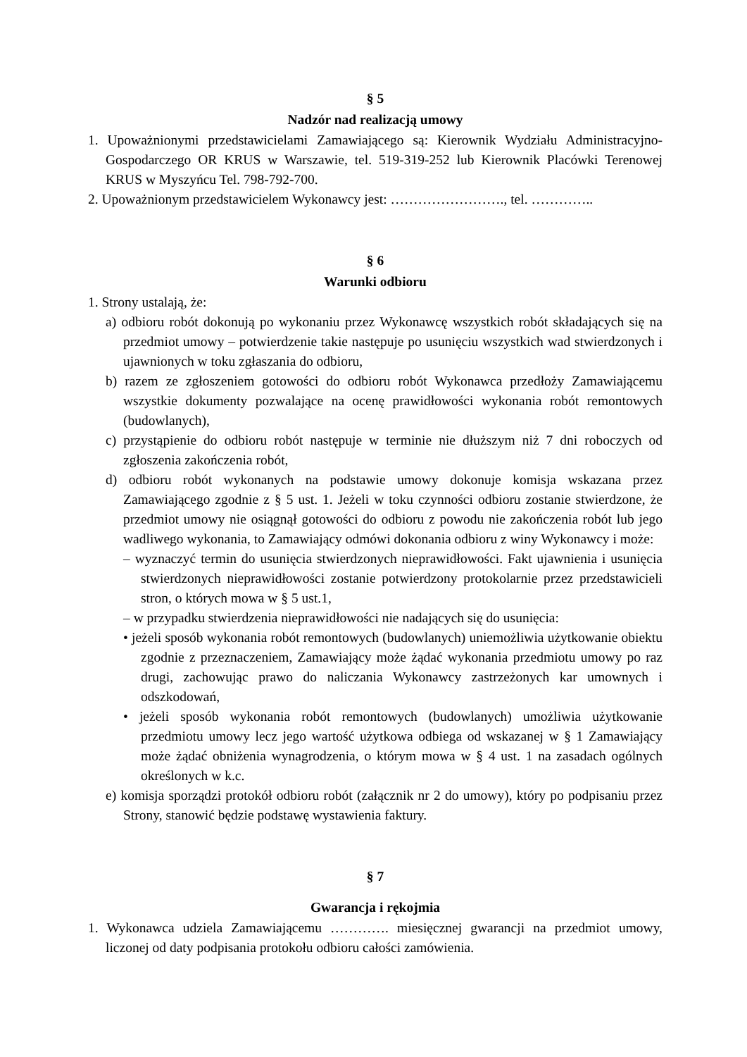§ 5
Nadzór nad realizacją umowy
1. Upoważnionymi przedstawicielami Zamawiającego są: Kierownik Wydziału Administracyjno-Gospodarczego OR KRUS w Warszawie, tel. 519-319-252 lub Kierownik Placówki Terenowej KRUS w Myszyńcu Tel. 798-792-700.
2. Upoważnionym przedstawicielem Wykonawcy jest: ……………………., tel. …………..
§ 6
Warunki odbioru
1. Strony ustalają, że:
a) odbioru robót dokonują po wykonaniu przez Wykonawcę wszystkich robót składających się na przedmiot umowy – potwierdzenie takie następuje po usunięciu wszystkich wad stwierdzonych i ujawnionych w toku zgłaszania do odbioru,
b) razem ze zgłoszeniem gotowości do odbioru robót Wykonawca przedłoży Zamawiającemu wszystkie dokumenty pozwalające na ocenę prawidłowości wykonania robót remontowych (budowlanych),
c) przystąpienie do odbioru robót następuje w terminie nie dłuższym niż 7 dni roboczych od zgłoszenia zakończenia robót,
d) odbioru robót wykonanych na podstawie umowy dokonuje komisja wskazana przez Zamawiającego zgodnie z § 5 ust. 1. Jeżeli w toku czynności odbioru zostanie stwierdzone, że przedmiot umowy nie osiągnął gotowości do odbioru z powodu nie zakończenia robót lub jego wadliwego wykonania, to Zamawiający odmówi dokonania odbioru z winy Wykonawcy i może:
– wyznaczyć termin do usunięcia stwierdzonych nieprawidłowości. Fakt ujawnienia i usunięcia stwierdzonych nieprawidłowości zostanie potwierdzony protokolarnie przez przedstawicieli stron, o których mowa w § 5 ust.1,
– w przypadku stwierdzenia nieprawidłowości nie nadających się do usunięcia:
• jeżeli sposób wykonania robót remontowych (budowlanych) uniemożliwia użytkowanie obiektu zgodnie z przeznaczeniem, Zamawiający może żądać wykonania przedmiotu umowy po raz drugi, zachowując prawo do naliczania Wykonawcy zastrzeżonych kar umownych i odszkodowań,
• jeżeli sposób wykonania robót remontowych (budowlanych) umożliwia użytkowanie przedmiotu umowy lecz jego wartość użytkowa odbiega od wskazanej w § 1 Zamawiający może żądać obniżenia wynagrodzenia, o którym mowa w § 4 ust. 1 na zasadach ogólnych określonych w k.c.
e) komisja sporządzi protokół odbioru robót (załącznik nr 2 do umowy), który po podpisaniu przez Strony, stanowić będzie podstawę wystawienia faktury.
§ 7
Gwarancja i rękojmia
1. Wykonawca udziela Zamawiającemu …………. miesięcznej gwarancji na przedmiot umowy, liczonej od daty podpisania protokołu odbioru całości zamówienia.